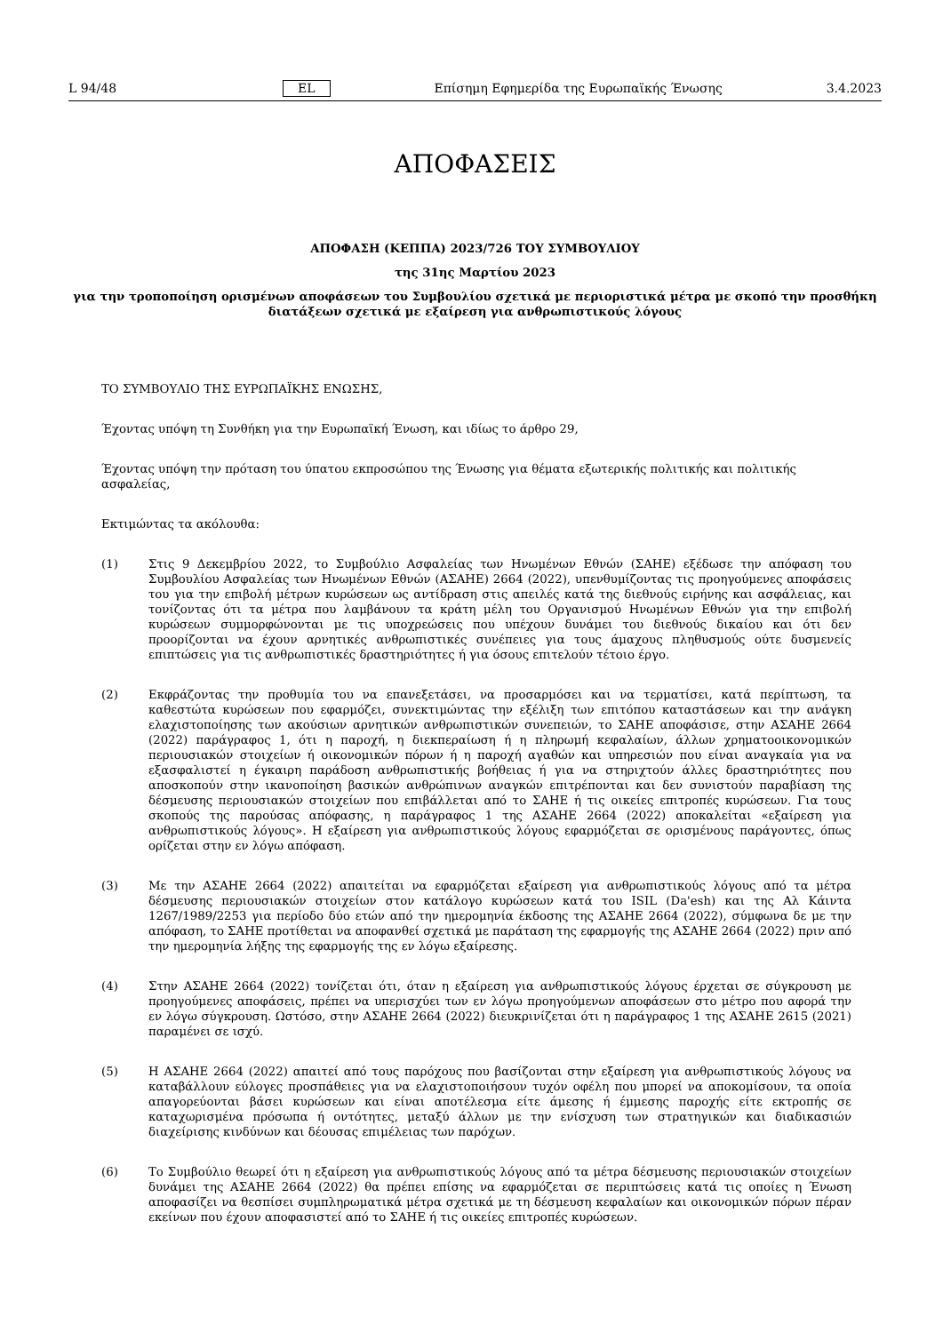L 94/48 EL Επίσημη Εφημερίδα της Ευρωπαϊκής Ένωσης 3.4.2023
ΑΠΟΦΑΣΕΙΣ
ΑΠΟΦΑΣΗ (ΚΕΠΠΑ) 2023/726 ΤΟΥ ΣΥΜΒΟΥΛΙΟΥ
της 31ης Μαρτίου 2023
για την τροποποίηση ορισμένων αποφάσεων του Συμβουλίου σχετικά με περιοριστικά μέτρα με σκοπό την προσθήκη διατάξεων σχετικά με εξαίρεση για ανθρωπιστικούς λόγους
ΤΟ ΣΥΜΒΟΥΛΙΟ ΤΗΣ ΕΥΡΩΠΑΪΚΗΣ ΕΝΩΣΗΣ,
Έχοντας υπόψη τη Συνθήκη για την Ευρωπαϊκή Ένωση, και ιδίως το άρθρο 29,
Έχοντας υπόψη την πρόταση του ύπατου εκπροσώπου της Ένωσης για θέματα εξωτερικής πολιτικής και πολιτικής ασφαλείας,
Εκτιμώντας τα ακόλουθα:
(1) Στις 9 Δεκεμβρίου 2022, το Συμβούλιο Ασφαλείας των Ηνωμένων Εθνών (ΣΑΗΕ) εξέδωσε την απόφαση του Συμβουλίου Ασφαλείας των Ηνωμένων Εθνών (ΑΣΑΗΕ) 2664 (2022), υπενθυμίζοντας τις προηγούμενες αποφάσεις του για την επιβολή μέτρων κυρώσεων ως αντίδραση στις απειλές κατά της διεθνούς ειρήνης και ασφάλειας, και τονίζοντας ότι τα μέτρα που λαμβάνουν τα κράτη μέλη του Οργανισμού Ηνωμένων Εθνών για την επιβολή κυρώσεων συμμορφώνονται με τις υποχρεώσεις που υπέχουν δυνάμει του διεθνούς δικαίου και ότι δεν προορίζονται να έχουν αρνητικές ανθρωπιστικές συνέπειες για τους άμαχους πληθυσμούς ούτε δυσμενείς επιπτώσεις για τις ανθρωπιστικές δραστηριότητες ή για όσους επιτελούν τέτοιο έργο.
(2) Εκφράζοντας την προθυμία του να επανεξετάσει, να προσαρμόσει και να τερματίσει, κατά περίπτωση, τα καθεστώτα κυρώσεων που εφαρμόζει, συνεκτιμώντας την εξέλιξη των επιτόπου καταστάσεων και την ανάγκη ελαχιστοποίησης των ακούσιων αρνητικών ανθρωπιστικών συνεπειών, το ΣΑΗΕ αποφάσισε, στην ΑΣΑΗΕ 2664 (2022) παράγραφος 1, ότι η παροχή, η διεκπεραίωση ή η πληρωμή κεφαλαίων, άλλων χρηματοοικονομικών περιουσιακών στοιχείων ή οικονομικών πόρων ή η παροχή αγαθών και υπηρεσιών που είναι αναγκαία για να εξασφαλιστεί η έγκαιρη παράδοση ανθρωπιστικής βοήθειας ή για να στηριχτούν άλλες δραστηριότητες που αποσκοπούν στην ικανοποίηση βασικών ανθρώπινων αναγκών επιτρέπονται και δεν συνιστούν παραβίαση της δέσμευσης περιουσιακών στοιχείων που επιβάλλεται από το ΣΑΗΕ ή τις οικείες επιτροπές κυρώσεων. Για τους σκοπούς της παρούσας απόφασης, η παράγραφος 1 της ΑΣΑΗΕ 2664 (2022) αποκαλείται «εξαίρεση για ανθρωπιστικούς λόγους». Η εξαίρεση για ανθρωπιστικούς λόγους εφαρμόζεται σε ορισμένους παράγοντες, όπως ορίζεται στην εν λόγω απόφαση.
(3) Με την ΑΣΑΗΕ 2664 (2022) απαιτείται να εφαρμόζεται εξαίρεση για ανθρωπιστικούς λόγους από τα μέτρα δέσμευσης περιουσιακών στοιχείων στον κατάλογο κυρώσεων κατά του ISIL (Da'esh) και της Αλ Κάιντα 1267/1989/2253 για περίοδο δύο ετών από την ημερομηνία έκδοσης της ΑΣΑΗΕ 2664 (2022), σύμφωνα δε με την απόφαση, το ΣΑΗΕ προτίθεται να αποφανθεί σχετικά με παράταση της εφαρμογής της ΑΣΑΗΕ 2664 (2022) πριν από την ημερομηνία λήξης της εφαρμογής της εν λόγω εξαίρεσης.
(4) Στην ΑΣΑΗΕ 2664 (2022) τονίζεται ότι, όταν η εξαίρεση για ανθρωπιστικούς λόγους έρχεται σε σύγκρουση με προηγούμενες αποφάσεις, πρέπει να υπερισχύει των εν λόγω προηγούμενων αποφάσεων στο μέτρο που αφορά την εν λόγω σύγκρουση. Ωστόσο, στην ΑΣΑΗΕ 2664 (2022) διευκρινίζεται ότι η παράγραφος 1 της ΑΣΑΗΕ 2615 (2021) παραμένει σε ισχύ.
(5) Η ΑΣΑΗΕ 2664 (2022) απαιτεί από τους παρόχους που βασίζονται στην εξαίρεση για ανθρωπιστικούς λόγους να καταβάλλουν εύλογες προσπάθειες για να ελαχιστοποιήσουν τυχόν οφέλη που μπορεί να αποκομίσουν, τα οποία απαγορεύονται βάσει κυρώσεων και είναι αποτέλεσμα είτε άμεσης ή έμμεσης παροχής είτε εκτροπής σε καταχωρισμένα πρόσωπα ή οντότητες, μεταξύ άλλων με την ενίσχυση των στρατηγικών και διαδικασιών διαχείρισης κινδύνων και δέουσας επιμέλειας των παρόχων.
(6) Το Συμβούλιο θεωρεί ότι η εξαίρεση για ανθρωπιστικούς λόγους από τα μέτρα δέσμευσης περιουσιακών στοιχείων δυνάμει της ΑΣΑΗΕ 2664 (2022) θα πρέπει επίσης να εφαρμόζεται σε περιπτώσεις κατά τις οποίες η Ένωση αποφασίζει να θεσπίσει συμπληρωματικά μέτρα σχετικά με τη δέσμευση κεφαλαίων και οικονομικών πόρων πέραν εκείνων που έχουν αποφασιστεί από το ΣΑΗΕ ή τις οικείες επιτροπές κυρώσεων.